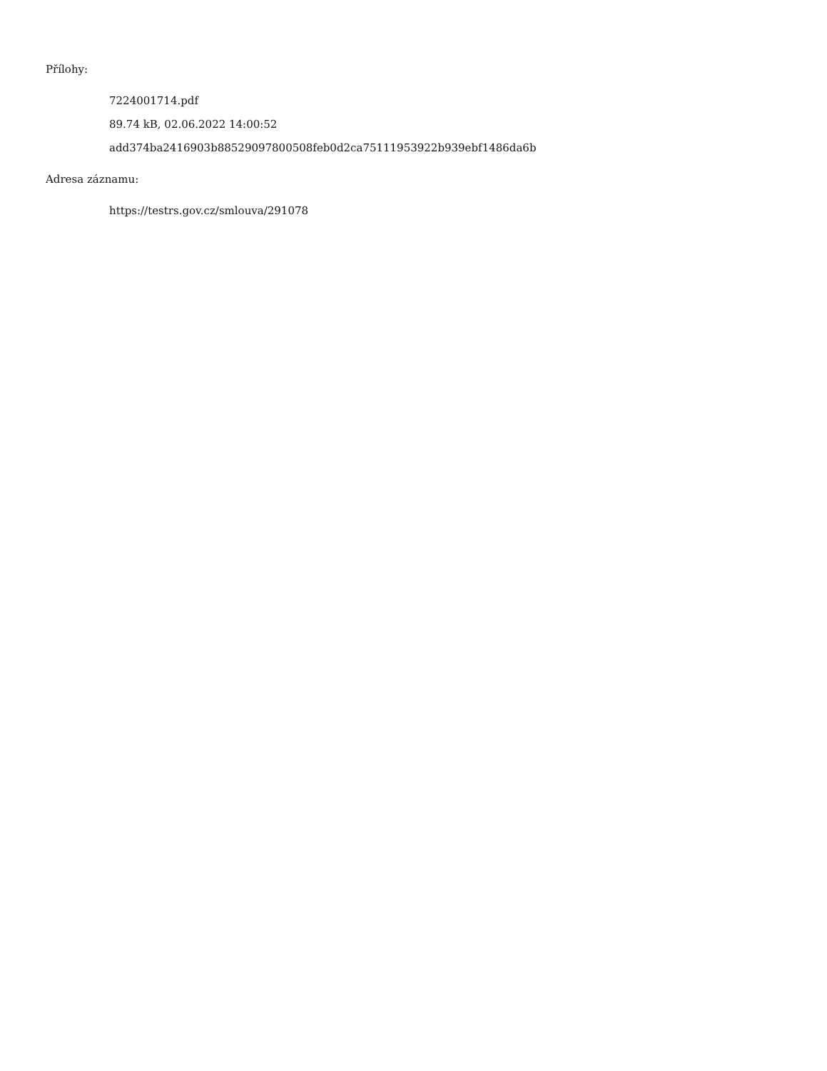Přílohy:
7224001714.pdf
89.74 kB, 02.06.2022 14:00:52
add374ba2416903b88529097800508feb0d2ca75111953922b939ebf1486da6b
Adresa záznamu:
https://testrs.gov.cz/smlouva/291078